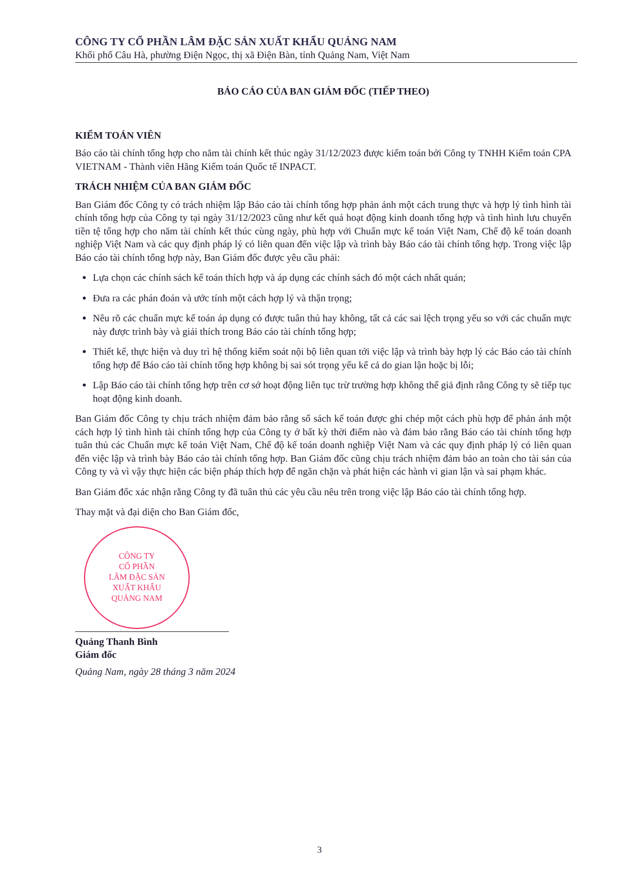CÔNG TY CỔ PHẦN LÂM ĐẶC SẢN XUẤT KHẨU QUẢNG NAM
Khối phố Câu Hà, phường Điện Ngọc, thị xã Điện Bàn, tỉnh Quảng Nam, Việt Nam
BÁO CÁO CỦA BAN GIÁM ĐỐC (TIẾP THEO)
KIỂM TOÁN VIÊN
Báo cáo tài chính tổng hợp cho năm tài chính kết thúc ngày 31/12/2023 được kiểm toán bởi Công ty TNHH Kiểm toán CPA VIETNAM - Thành viên Hãng Kiểm toán Quốc tế INPACT.
TRÁCH NHIỆM CỦA BAN GIÁM ĐỐC
Ban Giám đốc Công ty có trách nhiệm lập Báo cáo tài chính tổng hợp phản ánh một cách trung thực và hợp lý tình hình tài chính tổng hợp của Công ty tại ngày 31/12/2023 cũng như kết quả hoạt động kinh doanh tổng hợp và tình hình lưu chuyển tiền tệ tổng hợp cho năm tài chính kết thúc cùng ngày, phù hợp với Chuẩn mực kế toán Việt Nam, Chế độ kế toán doanh nghiệp Việt Nam và các quy định pháp lý có liên quan đến việc lập và trình bày Báo cáo tài chính tổng hợp. Trong việc lập Báo cáo tài chính tổng hợp này, Ban Giám đốc được yêu cầu phải:
Lựa chọn các chính sách kế toán thích hợp và áp dụng các chính sách đó một cách nhất quán;
Đưa ra các phán đoán và ước tính một cách hợp lý và thận trọng;
Nêu rõ các chuẩn mực kế toán áp dụng có được tuân thủ hay không, tất cả các sai lệch trọng yếu so với các chuẩn mực này được trình bày và giải thích trong Báo cáo tài chính tổng hợp;
Thiết kế, thực hiện và duy trì hệ thống kiểm soát nội bộ liên quan tới việc lập và trình bày hợp lý các Báo cáo tài chính tổng hợp để Báo cáo tài chính tổng hợp không bị sai sót trọng yếu kể cả do gian lận hoặc bị lỗi;
Lập Báo cáo tài chính tổng hợp trên cơ sở hoạt động liên tục trừ trường hợp không thể giả định rằng Công ty sẽ tiếp tục hoạt động kinh doanh.
Ban Giám đốc Công ty chịu trách nhiệm đảm bảo rằng sổ sách kế toán được ghi chép một cách phù hợp để phản ánh một cách hợp lý tình hình tài chính tổng hợp của Công ty ở bất kỳ thời điểm nào và đảm bảo rằng Báo cáo tài chính tổng hợp tuân thủ các Chuẩn mực kế toán Việt Nam, Chế độ kế toán doanh nghiệp Việt Nam và các quy định pháp lý có liên quan đến việc lập và trình bày Báo cáo tài chính tổng hợp. Ban Giám đốc cũng chịu trách nhiệm đảm bảo an toàn cho tài sản của Công ty và vì vậy thực hiện các biện pháp thích hợp để ngăn chặn và phát hiện các hành vi gian lận và sai phạm khác.
Ban Giám đốc xác nhận rằng Công ty đã tuân thủ các yêu cầu nêu trên trong việc lập Báo cáo tài chính tổng hợp.
Thay mặt và đại diện cho Ban Giám đốc,
CÔNG TY
CỔ PHẦN
LÂM ĐẶC SẢN
XUẤT KHẨU
QUẢNG NAM
Quảng Thanh Bình
Giám đốc
Quảng Nam, ngày 28 tháng 3 năm 2024
3